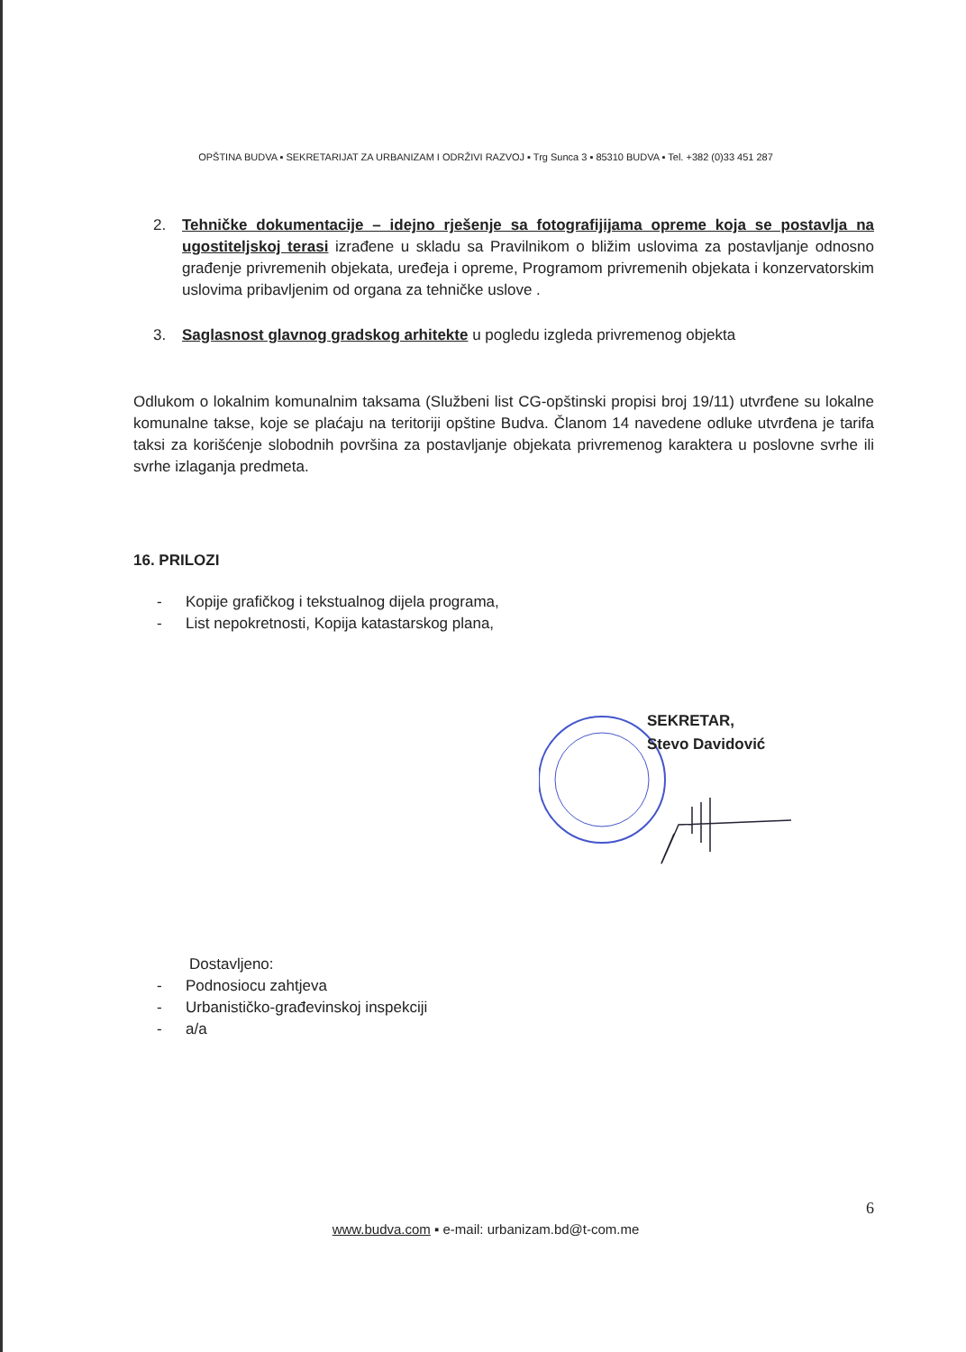OPŠTINA BUDVA ▪ SEKRETARIJAT ZA URBANIZAM I ODRŽIVI RAZVOJ ▪ Trg Sunca 3 ▪ 85310 BUDVA ▪ Tel. +382 (0)33 451 287
2. Tehničke dokumentacije – idejno rješenje sa fotografijijama opreme koja se postavlja na ugostiteljskoj terasi izrađene u skladu sa Pravilnikom o bližim uslovima za postavljanje odnosno građenje privremenih objekata, uređeja i opreme, Programom privremenih objekata i konzervatorskim uslovima pribavljenim od organa za tehničke uslove .
3. Saglasnost glavnog gradskog arhitekte u pogledu izgleda privremenog objekta
Odlukom o lokalnim komunalnim taksama (Službeni list CG-opštinski propisi broj 19/11) utvrđene su lokalne komunalne takse, koje se plaćaju na teritoriji opštine Budva. Članom 14 navedene odluke utvrđena je tarifa taksi za korišćenje slobodnih površina za postavljanje objekata privremenog karaktera u poslovne svrhe ili svrhe izlaganja predmeta.
16. PRILOZI
- Kopije grafičkog i tekstualnog dijela programa,
- List nepokretnosti, Kopija katastarskog plana,
SEKRETAR,
Stevo Davidović
Dostavljeno:
- Podnosiocu zahtjeva
- Urbanističko-građevinskoj inspekciji
- a/a
6
www.budva.com ▪ e-mail: urbanizam.bd@t-com.me